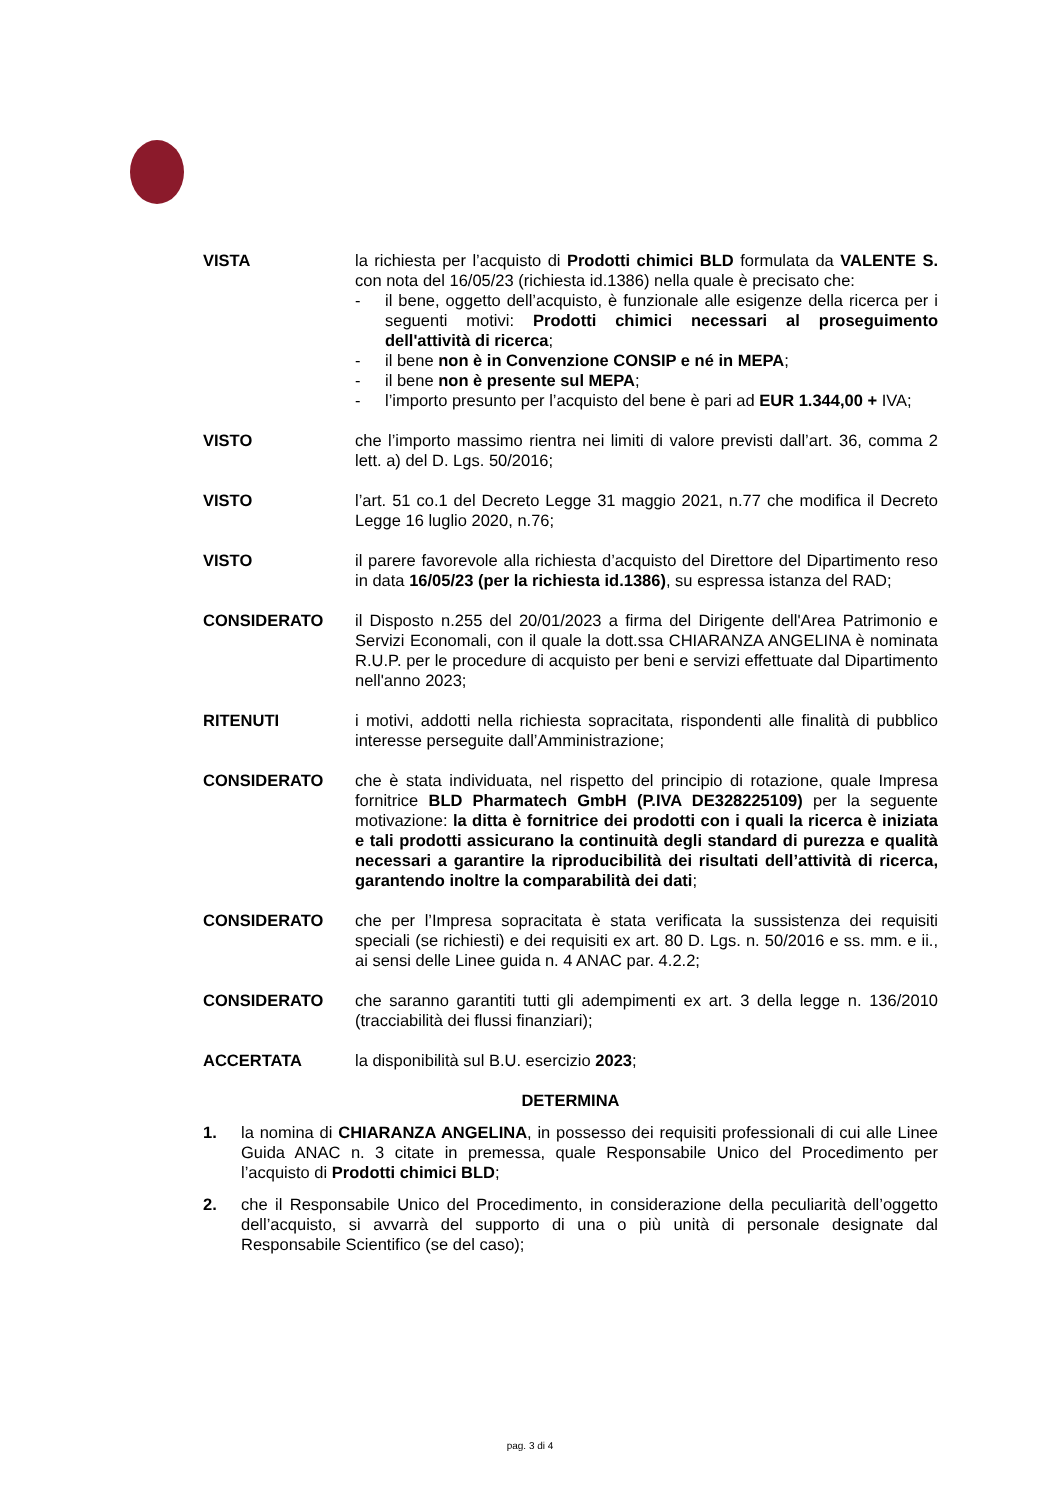VISTA la richiesta per l’acquisto di Prodotti chimici BLD formulata da VALENTE S. con nota del 16/05/23 (richiesta id.1386) nella quale è precisato che:
- il bene, oggetto dell’acquisto, è funzionale alle esigenze della ricerca per i seguenti motivi: Prodotti chimici necessari al proseguimento dell'attività di ricerca;
- il bene non è in Convenzione CONSIP e né in MEPA;
- il bene non è presente sul MEPA;
- l’importo presunto per l’acquisto del bene è pari ad EUR 1.344,00 + IVA;
VISTO che l’importo massimo rientra nei limiti di valore previsti dall’art. 36, comma 2 lett. a) del D. Lgs. 50/2016;
VISTO l’art. 51 co.1 del Decreto Legge 31 maggio 2021, n.77 che modifica il Decreto Legge 16 luglio 2020, n.76;
VISTO il parere favorevole alla richiesta d’acquisto del Direttore del Dipartimento reso in data 16/05/23 (per la richiesta id.1386), su espressa istanza del RAD;
CONSIDERATO il Disposto n.255 del 20/01/2023 a firma del Dirigente dell'Area Patrimonio e Servizi Economali, con il quale la dott.ssa CHIARANZA ANGELINA è nominata R.U.P. per le procedure di acquisto per beni e servizi effettuate dal Dipartimento nell'anno 2023;
RITENUTI i motivi, addotti nella richiesta sopracitata, rispondenti alle finalità di pubblico interesse perseguite dall’Amministrazione;
CONSIDERATO che è stata individuata, nel rispetto del principio di rotazione, quale Impresa fornitrice BLD Pharmatech GmbH (P.IVA DE328225109) per la seguente motivazione: la ditta è fornitrice dei prodotti con i quali la ricerca è iniziata e tali prodotti assicurano la continuità degli standard di purezza e qualità necessari a garantire la riproducibilità dei risultati dell’attività di ricerca, garantendo inoltre la comparabilità dei dati;
CONSIDERATO che per l’Impresa sopracitata è stata verificata la sussistenza dei requisiti speciali (se richiesti) e dei requisiti ex art. 80 D. Lgs. n. 50/2016 e ss. mm. e ii., ai sensi delle Linee guida n. 4 ANAC par. 4.2.2;
CONSIDERATO che saranno garantiti tutti gli adempimenti ex art. 3 della legge n. 136/2010 (tracciabilità dei flussi finanziari);
ACCERTATA la disponibilità sul B.U. esercizio 2023;
DETERMINA
1. la nomina di CHIARANZA ANGELINA, in possesso dei requisiti professionali di cui alle Linee Guida ANAC n. 3 citate in premessa, quale Responsabile Unico del Procedimento per l’acquisto di Prodotti chimici BLD;
2. che il Responsabile Unico del Procedimento, in considerazione della peculiarità dell’oggetto dell’acquisto, si avvarrà del supporto di una o più unità di personale designate dal Responsabile Scientifico (se del caso);
pag. 3 di 4